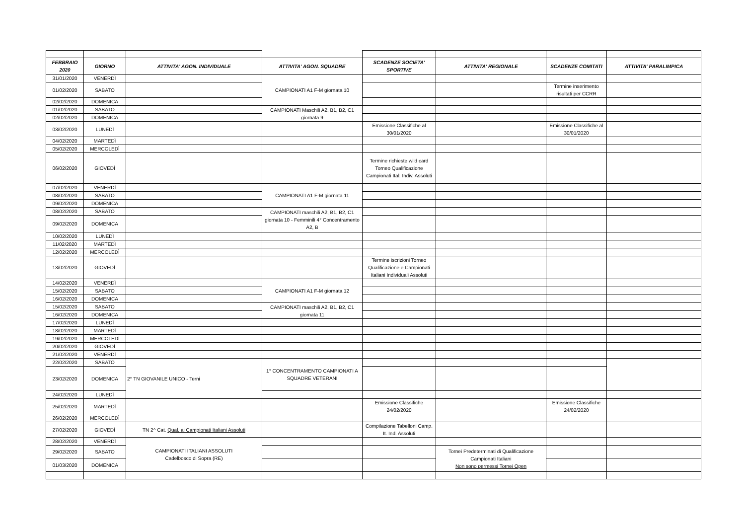| FEBBRAIO 2020 | GIORNO | ATTIVITA' AGON. INDIVIDUALE | ATTIVITA' AGON. SQUADRE | SCADENZE SOCIETA' SPORTIVE | ATTIVITA' REGIONALE | SCADENZE COMITATI | ATTIVITA' PARALIMPICA |
| --- | --- | --- | --- | --- | --- | --- | --- |
| 31/01/2020 | VENERDÌ | | CAMPIONATI A1 F-M giornata 10 | | | | |
| 01/02/2020 | SABATO | | | | | Termine inserimento risultati per CCRR | |
| 02/02/2020 | DOMENICA | | | | | | |
| 01/02/2020 | SABATO | | CAMPIONATI Maschili A2, B1, B2, C1 giornata 9 | | | | |
| 02/02/2020 | DOMENICA | | | | | | |
| 03/02/2020 | LUNEDÌ | | | Emissione Classifiche al 30/01/2020 | | Emissione Classifiche al 30/01/2020 | |
| 04/02/2020 | MARTEDÌ | | | | | | |
| 05/02/2020 | MERCOLEDÌ | | | | | | |
| 06/02/2020 | GIOVEDÌ | | | Termine richieste wild card Torneo Qualificazione Campionati Ital. Indiv. Assoluti | | | |
| 07/02/2020 | VENERDÌ | | CAMPIONATI A1 F-M giornata 11 | | | | |
| 08/02/2020 | SABATO | | | | | | |
| 09/02/2020 | DOMENICA | | | | | | |
| 08/02/2020 | SABATO | | CAMPIONATI maschili A2, B1, B2, C1 giornata 10 - Femminili 4° Concentramento A2, B | | | | |
| 09/02/2020 | DOMENICA | | | | | | |
| 10/02/2020 | LUNEDÌ | | | | | | |
| 11/02/2020 | MARTEDÌ | | | | | | |
| 12/02/2020 | MERCOLEDÌ | | | | | | |
| 13/02/2020 | GIOVEDÌ | | | Termine iscrizioni Torneo Qualificazione e Campionati Italiani Individuali Assoluti | | | |
| 14/02/2020 | VENERDÌ | | CAMPIONATI A1 F-M giornata 12 | | | | |
| 15/02/2020 | SABATO | | | | | | |
| 16/02/2020 | DOMENICA | | | | | | |
| 15/02/2020 | SABATO | | CAMPIONATI maschili A2, B1, B2, C1 giornata 11 | | | | |
| 16/02/2020 | DOMENICA | | | | | | |
| 17/02/2020 | LUNEDÌ | | | | | | |
| 18/02/2020 | MARTEDÌ | | | | | | |
| 19/02/2020 | MERCOLEDÌ | | | | | | |
| 20/02/2020 | GIOVEDÌ | | | | | | |
| 21/02/2020 | VENERDÌ | | | | | | |
| 22/02/2020 | SABATO | 2° TN GIOVANILE UNICO - Terni | 1° CONCENTRAMENTO CAMPIONATI A SQUADRE VETERANI | | | | |
| 23/02/2020 | DOMENICA | | | | | | |
| 24/02/2020 | LUNEDÌ | | | | | | |
| 25/02/2020 | MARTEDÌ | | | Emissione Classifiche 24/02/2020 | | Emissione Classifiche 24/02/2020 | |
| 26/02/2020 | MERCOLEDÌ | | | | | | |
| 27/02/2020 | GIOVEDÌ | TN 2^ Cat. Qual. ai Campionati Italiani Assoluti | | Compilazione Tabelloni Camp. It. Ind. Assoluti | | | |
| 28/02/2020 | VENERDÌ | CAMPIONATI ITALIANI ASSOLUTI Cadelbosco di Sopra (RE) | | | | | |
| 29/02/2020 | SABATO | | | | Tornei Predeterminati di Qualificazione Campionati Italiani Non sono permessi Tornei Open | | |
| 01/03/2020 | DOMENICA | | | | | | |